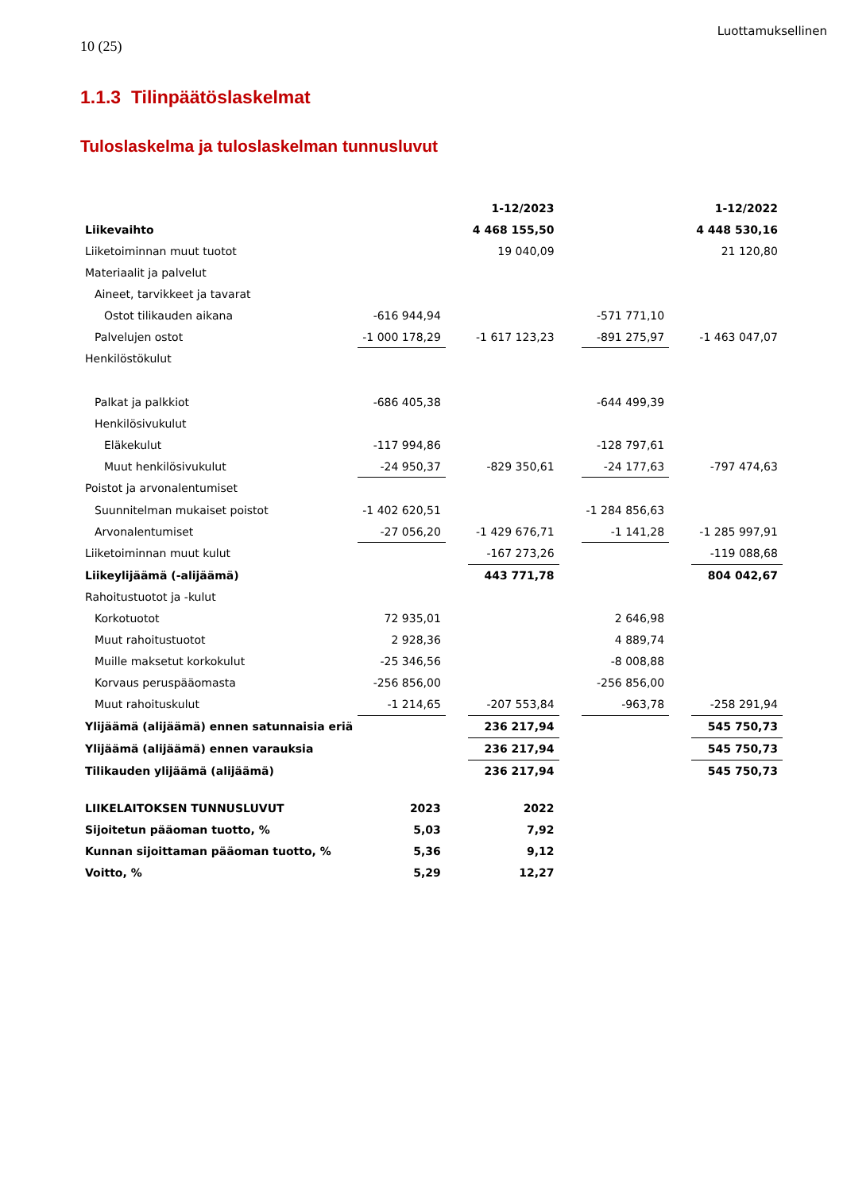Luottamuksellinen
10 (25)
1.1.3 Tilinpäätöslaskelmat
Tuloslaskelma ja tuloslaskelman tunnusluvut
| | | | 1-12/2023 | | | | 1-12/2022 |
| --- | --- | --- | --- | --- | --- | --- | --- |
| Liikevaihto | | | 4 468 155,50 | | | | 4 448 530,16 |
| Liiketoiminnan muut tuotot | | | 19 040,09 | | | | 21 120,80 |
| Materiaalit ja palvelut | | | | | | | |
| Aineet, tarvikkeet ja tavarat | | | | | | | |
| Ostot tilikauden aikana | -616 944,94 | | | | -571 771,10 | | |
| Palvelujen ostot | -1 000 178,29 | | -1 617 123,23 | | -891 275,97 | | -1 463 047,07 |
| Henkilöstökulut | | | | | | | |
| Palkat ja palkkiot | -686 405,38 | | | | -644 499,39 | | |
| Henkilösivukulut | | | | | | | |
| Eläkekulut | -117 994,86 | | | | -128 797,61 | | |
| Muut henkilösivukulut | -24 950,37 | | -829 350,61 | | -24 177,63 | | -797 474,63 |
| Poistot ja arvonalentumiset | | | | | | | |
| Suunnitelman mukaiset poistot | -1 402 620,51 | | | | -1 284 856,63 | | |
| Arvonalentumiset | -27 056,20 | | -1 429 676,71 | | -1 141,28 | | -1 285 997,91 |
| Liiketoiminnan muut kulut | | | -167 273,26 | | | | -119 088,68 |
| Liikeylijäämä (-alijäämä) | | | 443 771,78 | | | | 804 042,67 |
| Rahoitustuotot ja -kulut | | | | | | | |
| Korkotuotot | 72 935,01 | | | | 2 646,98 | | |
| Muut rahoitustuotot | 2 928,36 | | | | 4 889,74 | | |
| Muille maksetut korkokulut | -25 346,56 | | | | -8 008,88 | | |
| Korvaus peruspääomasta | -256 856,00 | | | | -256 856,00 | | |
| Muut rahoituskulut | -1 214,65 | | -207 553,84 | | -963,78 | | -258 291,94 |
| Ylijäämä (alijäämä) ennen satunnaisia eriä | | | 236 217,94 | | | | 545 750,73 |
| Ylijäämä (alijäämä) ennen varauksia | | | 236 217,94 | | | | 545 750,73 |
| Tilikauden ylijäämä (alijäämä) | | | 236 217,94 | | | | 545 750,73 |
| LIIKELAITOKSEN TUNNUSLUVUT | 2023 | | 2022 | | | | |
| Sijoitetun pääoman tuotto, % | 5,03 | | 7,92 | | | | |
| Kunnan sijoittaman pääoman tuotto, % | 5,36 | | 9,12 | | | | |
| Voitto, % | 5,29 | | 12,27 | | | | |